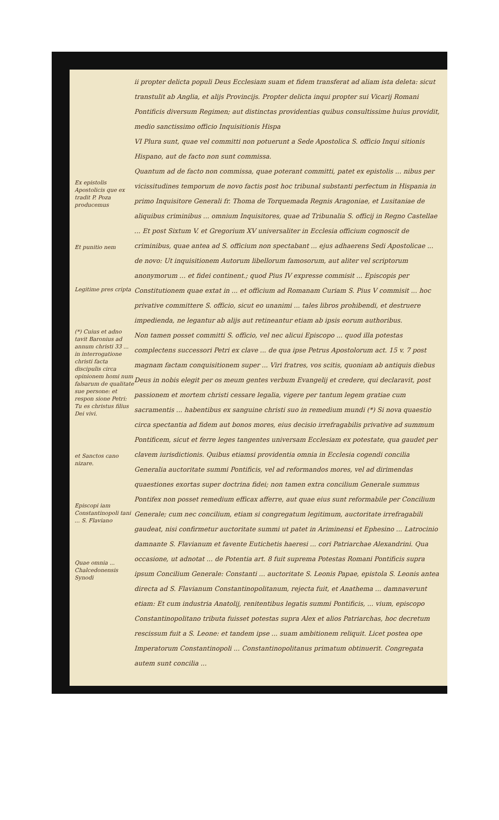Ex epistolis Apostolicis que ex tradit P. Poza producemus
Et punitio nem
Legitime pres cripta
(*) Cuius et adno tavit Baronius ad annum christi 33 ... in interrogatione christi facta discipulis circa opinionem homi num falsarum de qualitate sue persone: et respon sione Petri: Tu es christus filius Dei vivi.
et Sanctos cano nizare.
Episcopi iam Constantinopoli tani ... S. Flaviano
Quae omnia ... Chalcedonensis Synodi
ii propter delicta populi Deus Ecclesiam suam et fidem transferat ad aliam ista deleta: sicut transtulit ab Anglia, et alijs Provincijs. Propter delicta inqui propter sui Vicarij Romani Pontificis diversum Regimen; aut distinctas providentias quibus consultissime huius providit, medio sanctissimo officio Inquisitionis Hispa
VI Plura sunt, quae vel committi non potuerunt a Sede Apostolica S. officio Inqui sitionis Hispano, aut de facto non sunt commissa.
Quantum ad de facto non commissa, quae poterant committi, patet ex epistolis ... nibus per vicissitudines temporum de novo factis post hoc tribunal substanti perfectum in Hispania in primo Inquisitore Generali fr. Thoma de Torquemada Regnis Aragoniae, et Lusitaniae de aliquibus criminibus ... omnium Inquisitores, quae ad Tribunalia S. officij in Regno Castellae ... Et post Sixtum V. et Gregorium XV universaliter in Ecclesia officium cognoscit de criminibus, quae antea ad S. officium non spectabant ... ejus adhaerens Sedi Apostolicae ... de novo: Ut inquisitionem Autorum libellorum famosorum, aut aliter vel scriptorum anonymorum ... et fidei continent.; quod Pius IV expresse commisit ... Episcopis per Constitutionem quae extat in ... et officium ad Romanam Curiam S. Pius V commisit ... hoc privative committere S. officio, sicut eo unanimi ... tales libros prohibendi, et destruere impedienda, ne legantur ab alijs aut retineantur etiam ab ipsis eorum authoribus.
Non tamen posset committi S. officio, vel nec alicui Episcopo ... quod illa potestas complectens successori Petri ex clave ... de qua ipse Petrus Apostolorum act. 15 v. 7 post magnam factam conquisitionem super ... Viri fratres, vos scitis, quoniam ab antiquis diebus Deus in nobis elegit per os meum gentes verbum Evangelij et credere, qui declaravit, post passionem et mortem christi cessare legalia, vigere per tantum legem gratiae cum sacramentis ... habentibus ex sanguine christi suo in remedium mundi (*) Si nova quaestio circa spectantia ad fidem aut bonos mores, eius decisio irrefragabilis privative ad summum Pontificem, sicut et ferre leges tangentes universam Ecclesiam ex potestate, qua gaudet per clavem iurisdictionis. Quibus etiamsi providentia omnia in Ecclesia cogendi concilia Generalia auctoritate summi Pontificis, vel ad reformandos mores, vel ad dirimendas quaestiones exortas super doctrina fidei; non tamen extra concilium Generale summus Pontifex non posset remedium efficax afferre, aut quae eius sunt reformabile per Concilium Generale; cum nec concilium, etiam si congregatum legitimum, auctoritate irrefragabili gaudeat, nisi confirmetur auctoritate summi ut patet in Ariminensi et Ephesino ... Latrocinio damnante S. Flavianum et favente Eutichetis haeresi ... cori Patriarchae Alexandrini. Qua occasione, ut adnotat ... de Potentia art. 8 fuit suprema Potestas Romani Pontificis supra ipsum Concilium Generale: Constanti ... auctoritate S. Leonis Papae, epistola S. Leonis antea directa ad S. Flavianum Constantinopolitanum, rejecta fuit, et Anathema ... damnaverunt etiam: Et cum industria Anatolij, renitentibus legatis summi Pontificis, ... vium, episcopo Constantinopolitano tributa fuisset potestas supra Alex et alios Patriarchas, hoc decretum rescissum fuit a S. Leone: et tandem ipse ... suam ambitionem reliquit. Licet postea ope Imperatorum Constantinopoli ... Constantinopolitanus primatum obtinuerit. Congregata autem sunt concilia ...